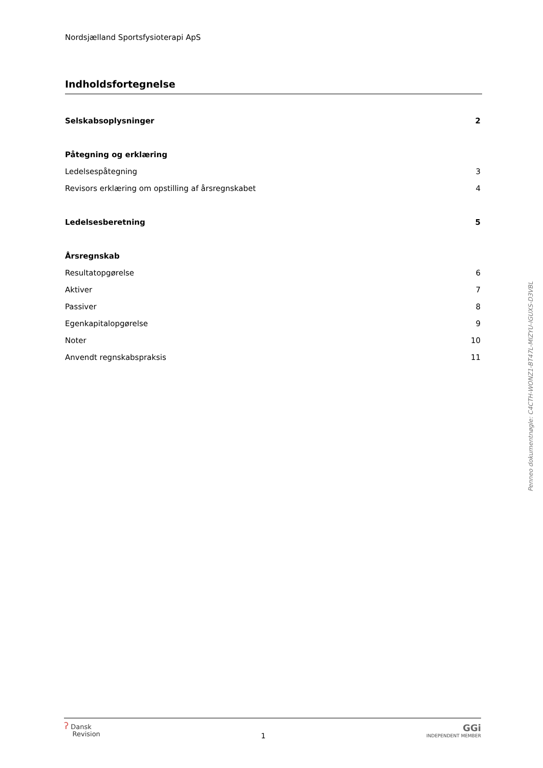Nordsjælland Sportsfysioterapi ApS
Indholdsfortegnelse
Selskabsoplysninger 2
Påtegning og erklæring
Ledelsespåtegning 3
Revisors erklæring om opstilling af årsregnskabet 4
Ledelsesberetning 5
Årsregnskab
Resultatopgørelse 6
Aktiver 7
Passiver 8
Egenkapitalopgørelse 9
Noter 10
Anvendt regnskabspraksis 11
Penneo dokumentnøgle: C4CTH-WONZ1-BT47L-MIZYU-IGUXS-D3VBL
ʔ Dansk
Revision
1
GGi
INDEPENDENT MEMBER